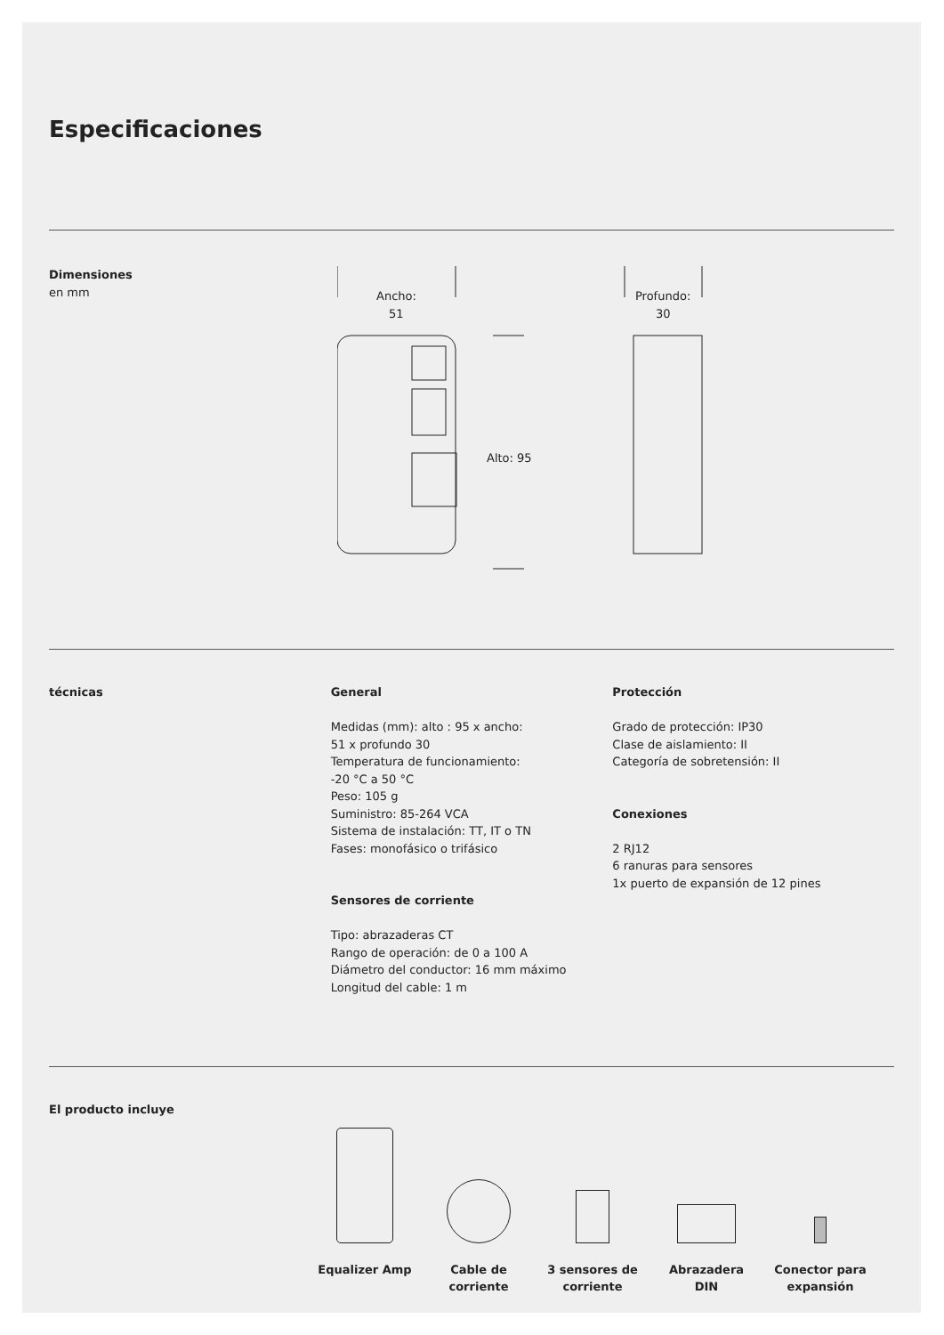Especificaciones
Dimensiones
en mm
Ancho:
51
Alto: 95
Profundo:
30
técnicas General
Medidas (mm): alto : 95 x ancho:
51 x profundo 30
Temperatura de funcionamiento:
-20 °C a 50 °C
Peso: 105 g
Suministro: 85-264 VCA
Sistema de instalación: TT, IT o TN
Fases: monofásico o trifásico
Sensores de corriente
Tipo: abrazaderas CT
Rango de operación: de 0 a 100 A
Diámetro del conductor: 16 mm máximo
Longitud del cable: 1 m
Protección
Grado de protección: IP30
Clase de aislamiento: II
Categoría de sobretensión: II
Conexiones
2 RJ12
6 ranuras para sensores
1x puerto de expansión de 12 pines
El producto incluye
Equalizer Amp
Cable de corriente
3 sensores de corriente
Abrazadera DIN
Conector para expansión